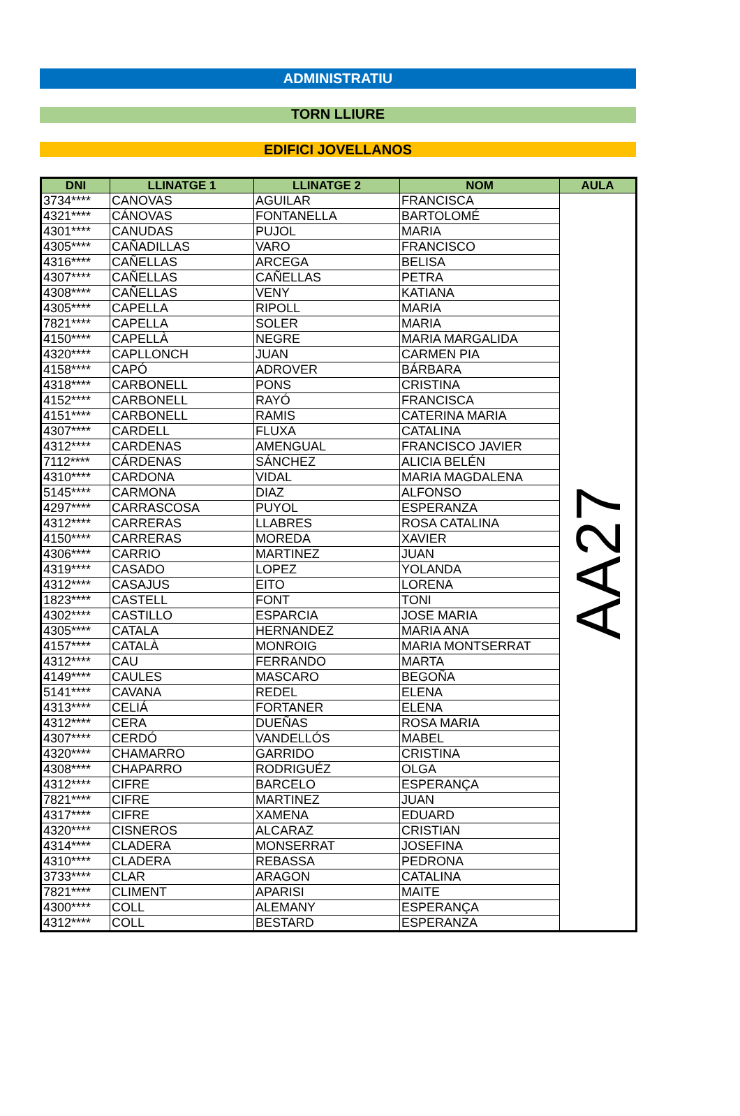ADMINISTRATIU
TORN LLIURE
EDIFICI JOVELLANOS
| DNI | LLINATGE 1 | LLINATGE 2 | NOM | AULA |
| --- | --- | --- | --- | --- |
| 3734**** | CANOVAS | AGUILAR | FRANCISCA | AA27 |
| 4321**** | CÁNOVAS | FONTANELLA | BARTOLOMÉ | |
| 4301**** | CANUDAS | PUJOL | MARIA | |
| 4305**** | CAÑADILLAS | VARO | FRANCISCO | |
| 4316**** | CAÑELLAS | ARCEGA | BELISA | |
| 4307**** | CAÑELLAS | CAÑELLAS | PETRA | |
| 4308**** | CAÑELLAS | VENY | KATIANA | |
| 4305**** | CAPELLA | RIPOLL | MARIA | |
| 7821**** | CAPELLA | SOLER | MARIA | |
| 4150**** | CAPELLÀ | NEGRE | MARIA MARGALIDA | |
| 4320**** | CAPLLONCH | JUAN | CARMEN PIA | |
| 4158**** | CAPÓ | ADROVER | BÁRBARA | |
| 4318**** | CARBONELL | PONS | CRISTINA | |
| 4152**** | CARBONELL | RAYÓ | FRANCISCA | |
| 4151**** | CARBONELL | RAMIS | CATERINA MARIA | |
| 4307**** | CARDELL | FLUXA | CATALINA | |
| 4312**** | CARDENAS | AMENGUAL | FRANCISCO JAVIER | |
| 7112**** | CÁRDENAS | SÁNCHEZ | ALICIA BELÉN | |
| 4310**** | CARDONA | VIDAL | MARIA MAGDALENA | |
| 5145**** | CARMONA | DIAZ | ALFONSO | |
| 4297**** | CARRASCOSA | PUYOL | ESPERANZA | |
| 4312**** | CARRERAS | LLABRES | ROSA CATALINA | |
| 4150**** | CARRERAS | MOREDA | XAVIER | |
| 4306**** | CARRIO | MARTINEZ | JUAN | |
| 4319**** | CASADO | LOPEZ | YOLANDA | |
| 4312**** | CASAJUS | EITO | LORENA | |
| 1823**** | CASTELL | FONT | TONI | |
| 4302**** | CASTILLO | ESPARCIA | JOSE MARIA | |
| 4305**** | CATALA | HERNANDEZ | MARIA ANA | |
| 4157**** | CATALÀ | MONROIG | MARIA MONTSERRAT | |
| 4312**** | CAU | FERRANDO | MARTA | |
| 4149**** | CAULES | MASCARO | BEGOÑA | |
| 5141**** | CAVANA | REDEL | ELENA | |
| 4313**** | CELIÁ | FORTANER | ELENA | |
| 4312**** | CERA | DUEÑAS | ROSA MARIA | |
| 4307**** | CERDÓ | VANDELLÓS | MABEL | |
| 4320**** | CHAMARRO | GARRIDO | CRISTINA | |
| 4308**** | CHAPARRO | RODRIGUÉZ | OLGA | |
| 4312**** | CIFRE | BARCELO | ESPERANÇA | |
| 7821**** | CIFRE | MARTINEZ | JUAN | |
| 4317**** | CIFRE | XAMENA | EDUARD | |
| 4320**** | CISNEROS | ALCARAZ | CRISTIAN | |
| 4314**** | CLADERA | MONSERRAT | JOSEFINA | |
| 4310**** | CLADERA | REBASSA | PEDRONA | |
| 3733**** | CLAR | ARAGON | CATALINA | |
| 7821**** | CLIMENT | APARISI | MAITE | |
| 4300**** | COLL | ALEMANY | ESPERANÇA | |
| 4312**** | COLL | BESTARD | ESPERANZA | |